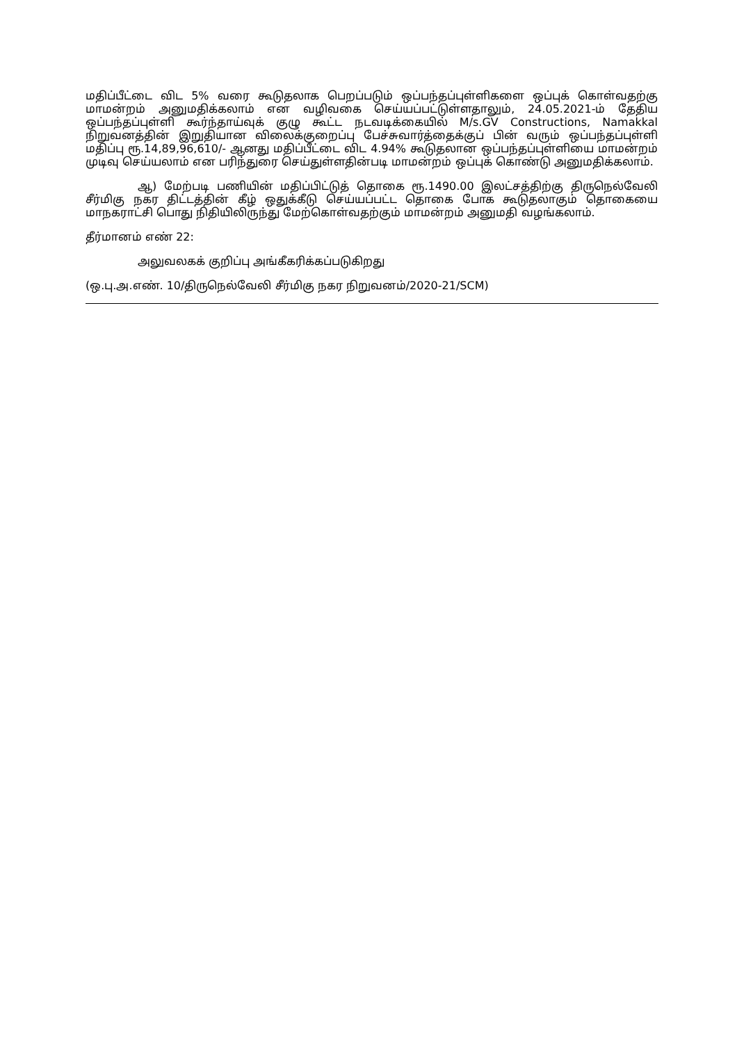மதிப்பீட்டை விட 5% வரை கூடுதலாக பெறப்படும் ஒப்பந்தப்புள்ளிகளை ஒப்புக் கொள்வதற்கு மாமன்றம் அனுமதிக்கலாம் என வழிவகை செய்யப்பட்டுள்ளதாலும், 24.05.2021-ம் தேதிய ஒப்பந்தப்புள்ளி கூர்ந்தாய்வுக் குழு கூட்ட நடவடிக்கையில் M/s.GV Constructions, Namakkal நிறுவனத்தின் இறுதியான விலைக்குறைப்பு பேச்சுவார்த்தைக்குப் பின் வரும் ஒப்பந்தப்புள்ளி மதிப்பு ரூ.14,89,96,610/- ஆனது மதிப்பீட்டை விட 4.94% கூடுதலான ஒப்பந்தப்புள்ளியை மாமன்றம் முடிவு செய்யலாம் என பரிந்துரை செய்துள்ளதின்படி மாமன்றம் ஒப்புக் கொண்டு அனுமதிக்கலாம்.
ஆ) மேற்படி பணியின் மதிப்பிட்டுத் தொகை ரூ.1490.00 இலட்சத்திற்கு திருநெல்வேலி சீர்மிகு நகர திட்டத்தின் கீழ் ஒதுக்கீடு செய்யப்பட்ட தொகை போக கூடுதலாகும் தொகையை மாநகராட்சி பொது நிதியிலிருந்து மேற்கொள்வதற்கும் மாமன்றம் அனுமதி வழங்கலாம்.
தீர்மானம் எண் 22:
அலுவலகக் குறிப்பு அங்கீகரிக்கப்படுகிறது
(ஒ.பு.அ.எண். 10/திருநெல்வேலி சீர்மிகு நகர நிறுவனம்/2020-21/SCM)